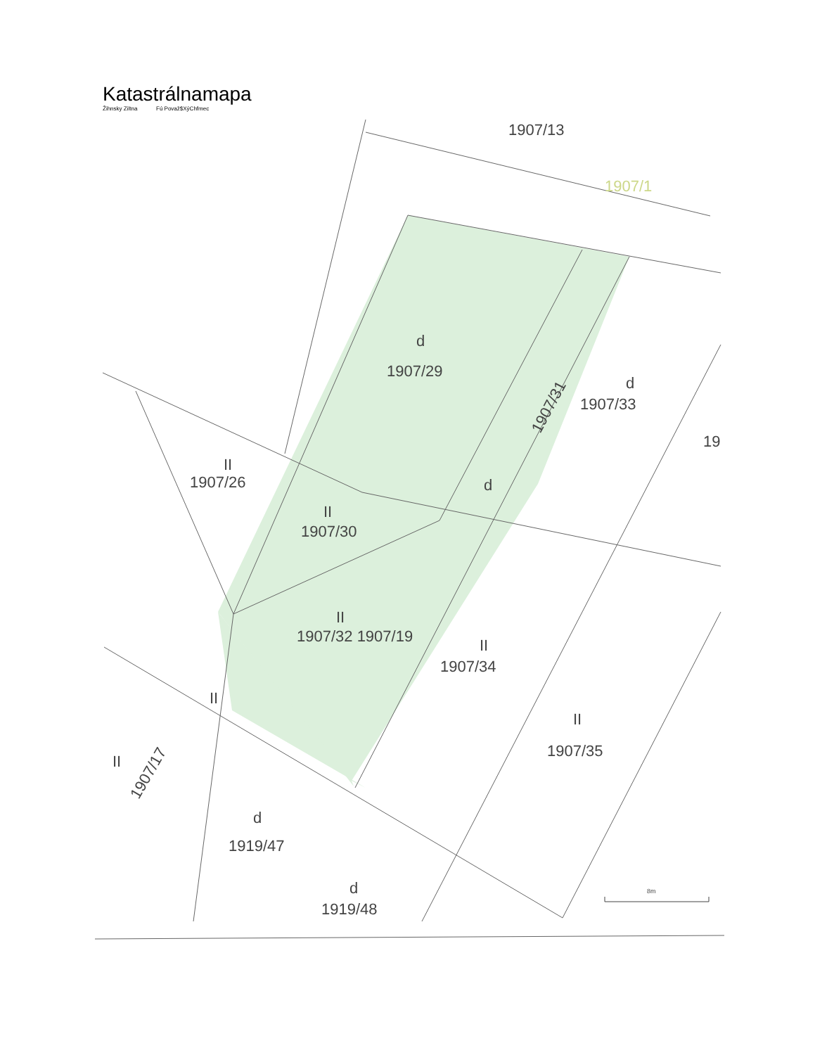Katastrálnamapa
Žihnsky Ziltna Fú Považ$XýChfmec
1907/13
1907/1
d
1907/29
d
1907/33
19
1907/31
II
1907/26
d
II
1907/30
II
1907/32 1907/19
II
1907/34
II
1907/35
II
II
1907/17
d
1919/47
d
1919/48
8m